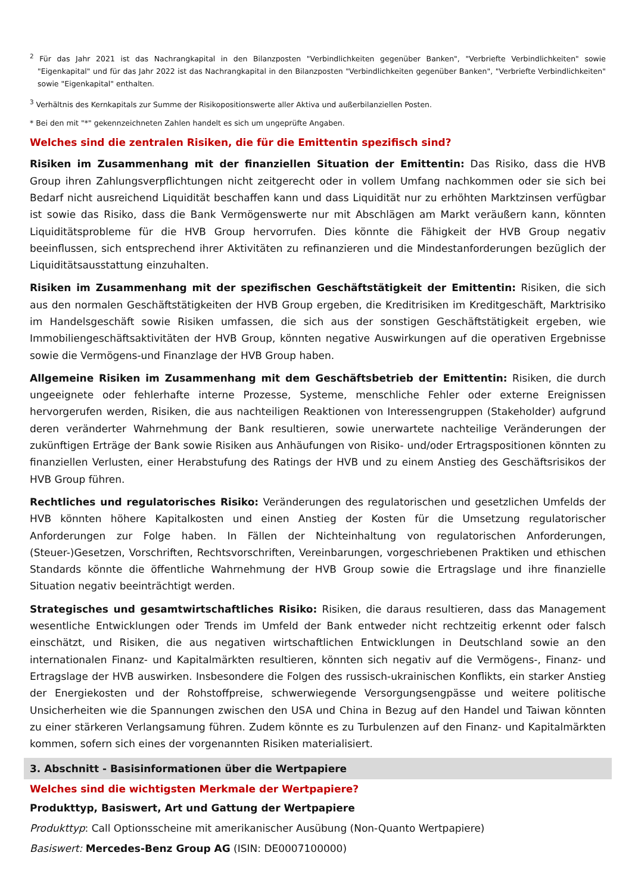<sup>2</sup> Für das Jahr 2021 ist das Nachrangkapital in den Bilanzposten "Verbindlichkeiten gegenüber Banken", "Verbriefte Verbindlichkeiten" sowie "Eigenkapital" und für das Jahr 2022 ist das Nachrangkapital in den Bilanzposten "Verbindlichkeiten gegenüber Banken", "Verbriefte Verbindlichkeiten" sowie "Eigenkapital" enthalten.
<sup>3</sup> Verhältnis des Kernkapitals zur Summe der Risikopositionswerte aller Aktiva und außerbilanziellen Posten.
* Bei den mit "*" gekennzeichneten Zahlen handelt es sich um ungeprüfte Angaben.
Welches sind die zentralen Risiken, die für die Emittentin spezifisch sind?
Risiken im Zusammenhang mit der finanziellen Situation der Emittentin: Das Risiko, dass die HVB Group ihren Zahlungsverpflichtungen nicht zeitgerecht oder in vollem Umfang nachkommen oder sie sich bei Bedarf nicht ausreichend Liquidität beschaffen kann und dass Liquidität nur zu erhöhten Marktzinsen verfügbar ist sowie das Risiko, dass die Bank Vermögenswerte nur mit Abschlägen am Markt veräußern kann, könnten Liquiditätsprobleme für die HVB Group hervorrufen. Dies könnte die Fähigkeit der HVB Group negativ beeinflussen, sich entsprechend ihrer Aktivitäten zu refinanzieren und die Mindestanforderungen bezüglich der Liquiditätsausstattung einzuhalten.
Risiken im Zusammenhang mit der spezifischen Geschäftstätigkeit der Emittentin: Risiken, die sich aus den normalen Geschäftstätigkeiten der HVB Group ergeben, die Kreditrisiken im Kreditgeschäft, Marktrisiko im Handelsgeschäft sowie Risiken umfassen, die sich aus der sonstigen Geschäftstätigkeit ergeben, wie Immobiliengeschäftsaktivitäten der HVB Group, könnten negative Auswirkungen auf die operativen Ergebnisse sowie die Vermögens-und Finanzlage der HVB Group haben.
Allgemeine Risiken im Zusammenhang mit dem Geschäftsbetrieb der Emittentin: Risiken, die durch ungeeignete oder fehlerhafte interne Prozesse, Systeme, menschliche Fehler oder externe Ereignissen hervorgerufen werden, Risiken, die aus nachteiligen Reaktionen von Interessengruppen (Stakeholder) aufgrund deren veränderter Wahrnehmung der Bank resultieren, sowie unerwartete nachteilige Veränderungen der zukünftigen Erträge der Bank sowie Risiken aus Anhäufungen von Risiko- und/oder Ertragspositionen könnten zu finanziellen Verlusten, einer Herabstufung des Ratings der HVB und zu einem Anstieg des Geschäftsrisikos der HVB Group führen.
Rechtliches und regulatorisches Risiko: Veränderungen des regulatorischen und gesetzlichen Umfelds der HVB könnten höhere Kapitalkosten und einen Anstieg der Kosten für die Umsetzung regulatorischer Anforderungen zur Folge haben. In Fällen der Nichteinhaltung von regulatorischen Anforderungen, (Steuer-)Gesetzen, Vorschriften, Rechtsvorschriften, Vereinbarungen, vorgeschriebenen Praktiken und ethischen Standards könnte die öffentliche Wahrnehmung der HVB Group sowie die Ertragslage und ihre finanzielle Situation negativ beeinträchtigt werden.
Strategisches und gesamtwirtschaftliches Risiko: Risiken, die daraus resultieren, dass das Management wesentliche Entwicklungen oder Trends im Umfeld der Bank entweder nicht rechtzeitig erkennt oder falsch einschätzt, und Risiken, die aus negativen wirtschaftlichen Entwicklungen in Deutschland sowie an den internationalen Finanz- und Kapitalmärkten resultieren, könnten sich negativ auf die Vermögens-, Finanz- und Ertragslage der HVB auswirken. Insbesondere die Folgen des russisch-ukrainischen Konflikts, ein starker Anstieg der Energiekosten und der Rohstoffpreise, schwerwiegende Versorgungsengpässe und weitere politische Unsicherheiten wie die Spannungen zwischen den USA und China in Bezug auf den Handel und Taiwan könnten zu einer stärkeren Verlangsamung führen. Zudem könnte es zu Turbulenzen auf den Finanz- und Kapitalmärkten kommen, sofern sich eines der vorgenannten Risiken materialisiert.
3. Abschnitt - Basisinformationen über die Wertpapiere
Welches sind die wichtigsten Merkmale der Wertpapiere?
Produkttyp, Basiswert, Art und Gattung der Wertpapiere
Produkttyp: Call Optionsscheine mit amerikanischer Ausübung (Non-Quanto Wertpapiere)
Basiswert: Mercedes-Benz Group AG (ISIN: DE0007100000)